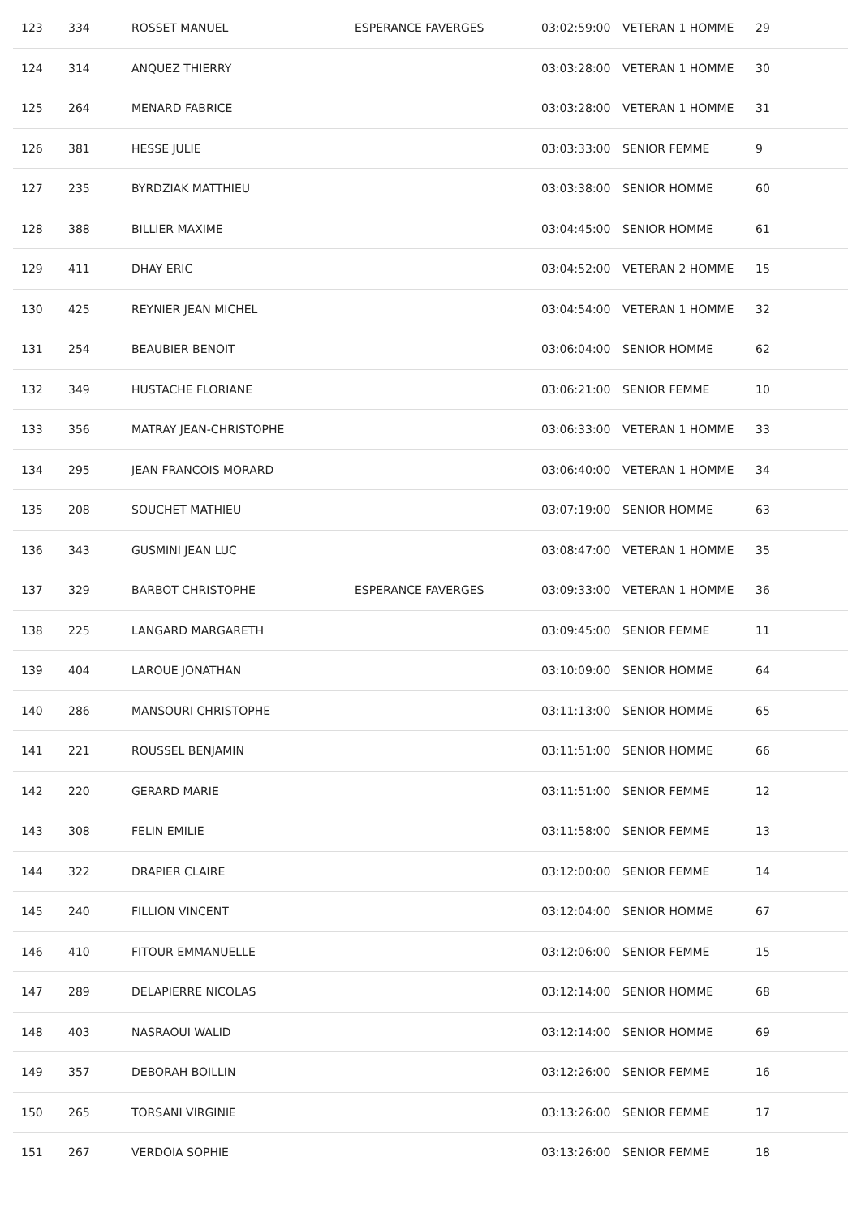| 123 | 334 | ROSSET MANUEL | ESPERANCE FAVERGES | 03:02:59:00 | VETERAN 1 HOMME | 29 |
| 124 | 314 | ANQUEZ THIERRY | | 03:03:28:00 | VETERAN 1 HOMME | 30 |
| 125 | 264 | MENARD FABRICE | | 03:03:28:00 | VETERAN 1 HOMME | 31 |
| 126 | 381 | HESSE JULIE | | 03:03:33:00 | SENIOR FEMME | 9 |
| 127 | 235 | BYRDZIAK MATTHIEU | | 03:03:38:00 | SENIOR HOMME | 60 |
| 128 | 388 | BILLIER MAXIME | | 03:04:45:00 | SENIOR HOMME | 61 |
| 129 | 411 | DHAY ERIC | | 03:04:52:00 | VETERAN 2 HOMME | 15 |
| 130 | 425 | REYNIER JEAN MICHEL | | 03:04:54:00 | VETERAN 1 HOMME | 32 |
| 131 | 254 | BEAUBIER BENOIT | | 03:06:04:00 | SENIOR HOMME | 62 |
| 132 | 349 | HUSTACHE FLORIANE | | 03:06:21:00 | SENIOR FEMME | 10 |
| 133 | 356 | MATRAY JEAN-CHRISTOPHE | | 03:06:33:00 | VETERAN 1 HOMME | 33 |
| 134 | 295 | JEAN FRANCOIS MORARD | | 03:06:40:00 | VETERAN 1 HOMME | 34 |
| 135 | 208 | SOUCHET MATHIEU | | 03:07:19:00 | SENIOR HOMME | 63 |
| 136 | 343 | GUSMINI JEAN LUC | | 03:08:47:00 | VETERAN 1 HOMME | 35 |
| 137 | 329 | BARBOT CHRISTOPHE | ESPERANCE FAVERGES | 03:09:33:00 | VETERAN 1 HOMME | 36 |
| 138 | 225 | LANGARD MARGARETH | | 03:09:45:00 | SENIOR FEMME | 11 |
| 139 | 404 | LAROUE JONATHAN | | 03:10:09:00 | SENIOR HOMME | 64 |
| 140 | 286 | MANSOURI CHRISTOPHE | | 03:11:13:00 | SENIOR HOMME | 65 |
| 141 | 221 | ROUSSEL BENJAMIN | | 03:11:51:00 | SENIOR HOMME | 66 |
| 142 | 220 | GERARD MARIE | | 03:11:51:00 | SENIOR FEMME | 12 |
| 143 | 308 | FELIN EMILIE | | 03:11:58:00 | SENIOR FEMME | 13 |
| 144 | 322 | DRAPIER CLAIRE | | 03:12:00:00 | SENIOR FEMME | 14 |
| 145 | 240 | FILLION VINCENT | | 03:12:04:00 | SENIOR HOMME | 67 |
| 146 | 410 | FITOUR EMMANUELLE | | 03:12:06:00 | SENIOR FEMME | 15 |
| 147 | 289 | DELAPIERRE NICOLAS | | 03:12:14:00 | SENIOR HOMME | 68 |
| 148 | 403 | NASRAOUI WALID | | 03:12:14:00 | SENIOR HOMME | 69 |
| 149 | 357 | DEBORAH BOILLIN | | 03:12:26:00 | SENIOR FEMME | 16 |
| 150 | 265 | TORSANI VIRGINIE | | 03:13:26:00 | SENIOR FEMME | 17 |
| 151 | 267 | VERDOIA SOPHIE | | 03:13:26:00 | SENIOR FEMME | 18 |